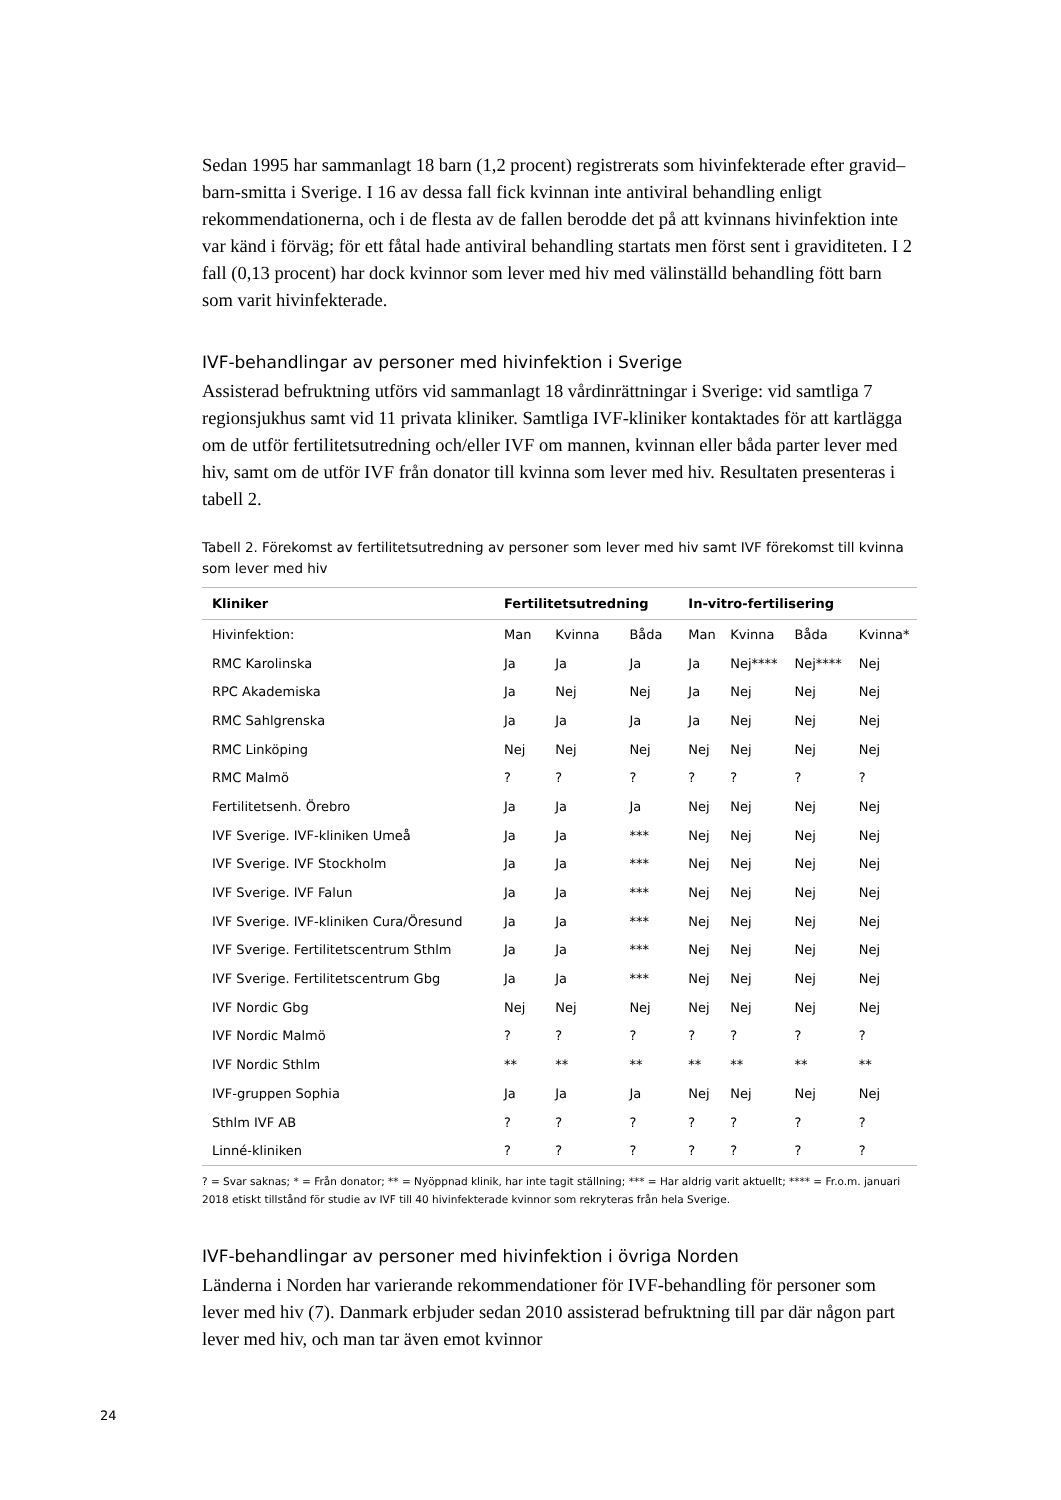Sedan 1995 har sammanlagt 18 barn (1,2 procent) registrerats som hivinfekterade efter gravid–barn-smitta i Sverige. I 16 av dessa fall fick kvinnan inte antiviral behandling enligt rekommendationerna, och i de flesta av de fallen berodde det på att kvinnans hivinfektion inte var känd i förväg; för ett fåtal hade antiviral behandling startats men först sent i graviditeten. I 2 fall (0,13 procent) har dock kvinnor som lever med hiv med välinställd behandling fött barn som varit hivinfekterade.
IVF-behandlingar av personer med hivinfektion i Sverige
Assisterad befruktning utförs vid sammanlagt 18 vårdinrättningar i Sverige: vid samtliga 7 regionsjukhus samt vid 11 privata kliniker. Samtliga IVF-kliniker kontaktades för att kartlägga om de utför fertilitetsutredning och/eller IVF om mannen, kvinnan eller båda parter lever med hiv, samt om de utför IVF från donator till kvinna som lever med hiv. Resultaten presenteras i tabell 2.
Tabell 2. Förekomst av fertilitetsutredning av personer som lever med hiv samt IVF förekomst till kvinna som lever med hiv
| Kliniker | Fertilitetsutredning | | | In-vitro-fertilisering | | | |
| --- | --- | --- | --- | --- | --- | --- | --- |
| Hivinfektion: | Man | Kvinna | Båda | Man | Kvinna | Båda | Kvinna* |
| RMC Karolinska | Ja | Ja | Ja | Ja | Nej**** | Nej**** | Nej |
| RPC Akademiska | Ja | Nej | Nej | Ja | Nej | Nej | Nej |
| RMC Sahlgrenska | Ja | Ja | Ja | Ja | Nej | Nej | Nej |
| RMC Linköping | Nej | Nej | Nej | Nej | Nej | Nej | Nej |
| RMC Malmö | ? | ? | ? | ? | ? | ? | ? |
| Fertilitetsenh. Örebro | Ja | Ja | Ja | Nej | Nej | Nej | Nej |
| IVF Sverige. IVF-kliniken Umeå | Ja | Ja | *** | Nej | Nej | Nej | Nej |
| IVF Sverige. IVF Stockholm | Ja | Ja | *** | Nej | Nej | Nej | Nej |
| IVF Sverige. IVF Falun | Ja | Ja | *** | Nej | Nej | Nej | Nej |
| IVF Sverige. IVF-kliniken Cura/Öresund | Ja | Ja | *** | Nej | Nej | Nej | Nej |
| IVF Sverige. Fertilitetscentrum Sthlm | Ja | Ja | *** | Nej | Nej | Nej | Nej |
| IVF Sverige. Fertilitetscentrum Gbg | Ja | Ja | *** | Nej | Nej | Nej | Nej |
| IVF Nordic Gbg | Nej | Nej | Nej | Nej | Nej | Nej | Nej |
| IVF Nordic Malmö | ? | ? | ? | ? | ? | ? | ? |
| IVF Nordic Sthlm | ** | ** | ** | ** | ** | ** | ** |
| IVF-gruppen Sophia | Ja | Ja | Ja | Nej | Nej | Nej | Nej |
| Sthlm IVF AB | ? | ? | ? | ? | ? | ? | ? |
| Linné-kliniken | ? | ? | ? | ? | ? | ? | ? |
? = Svar saknas; * = Från donator; ** = Nyöppnad klinik, har inte tagit ställning; *** = Har aldrig varit aktuellt; **** = Fr.o.m. januari 2018 etiskt tillstånd för studie av IVF till 40 hivinfekterade kvinnor som rekryteras från hela Sverige.
IVF-behandlingar av personer med hivinfektion i övriga Norden
Länderna i Norden har varierande rekommendationer för IVF-behandling för personer som lever med hiv (7). Danmark erbjuder sedan 2010 assisterad befruktning till par där någon part lever med hiv, och man tar även emot kvinnor
24